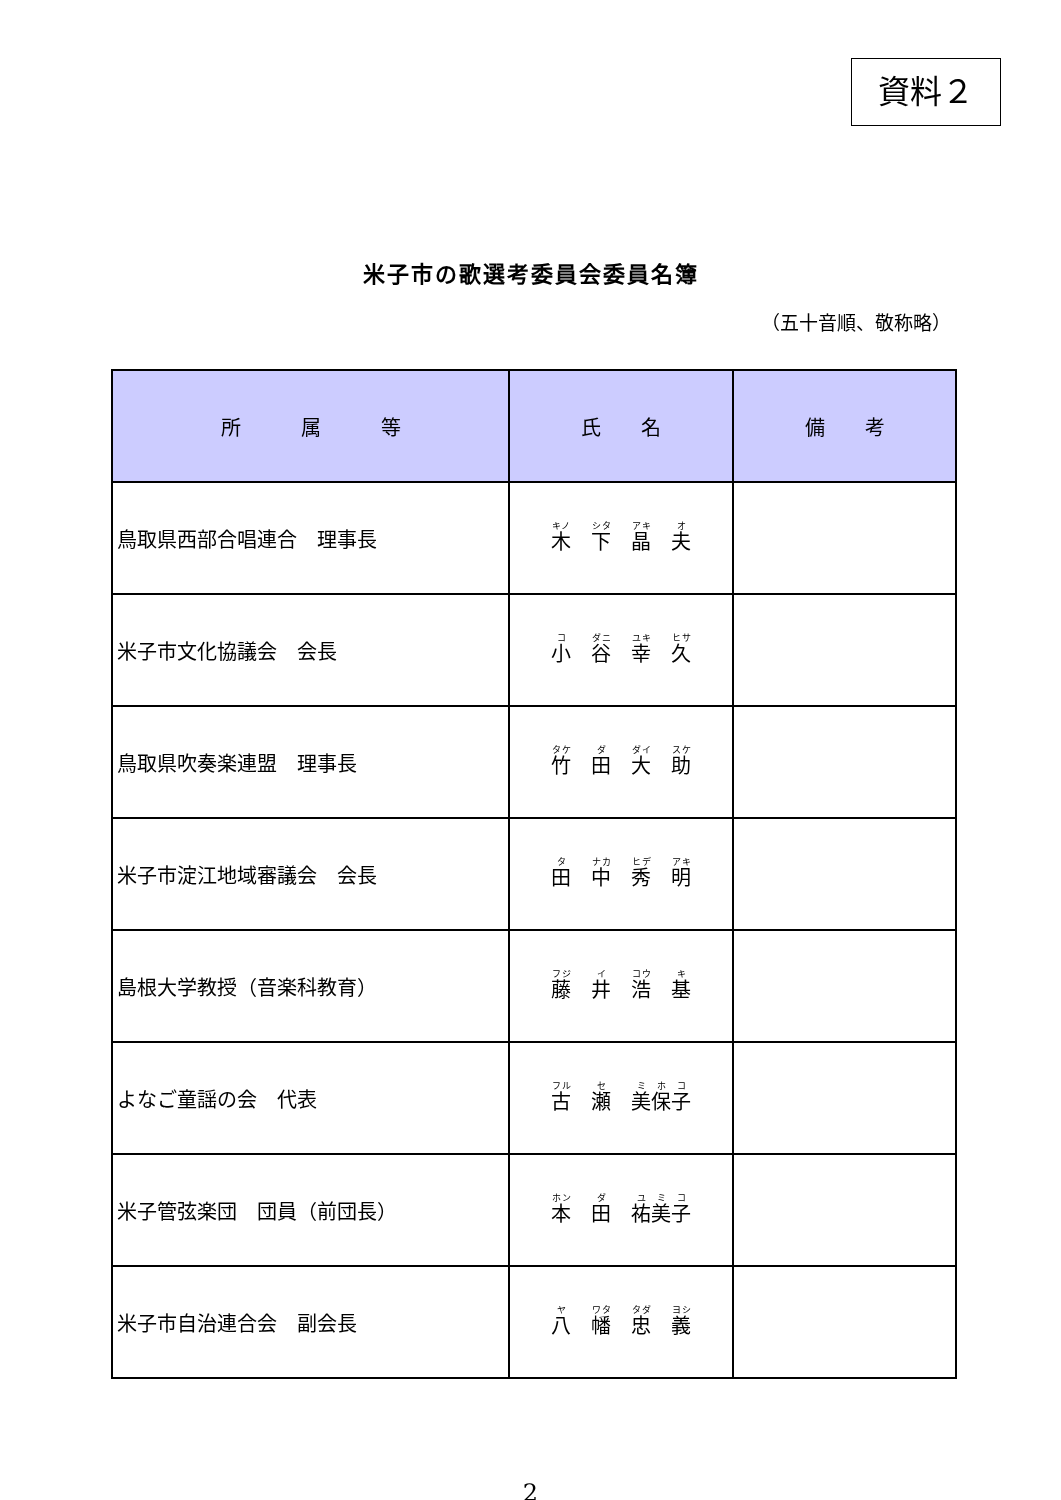資料２
米子市の歌選考委員会委員名簿
（五十音順、敬称略）
| 所 属 等 | 氏 名 | 備 考 |
| --- | --- | --- |
| 鳥取県西部合唱連合 理事長 | 木 下 晶 夫 | |
| 米子市文化協議会 会長 | 小 谷 幸 久 | |
| 鳥取県吹奏楽連盟 理事長 | 竹 田 大 助 | |
| 米子市淀江地域審議会 会長 | 田 中 秀 明 | |
| 島根大学教授（音楽科教育） | 藤 井 浩 基 | |
| よなご童謡の会 代表 | 古 瀬 美保子 | |
| 米子管弦楽団 団員（前団長） | 本 田 祐美子 | |
| 米子市自治連合会 副会長 | 八 幡 忠 義 | |
2